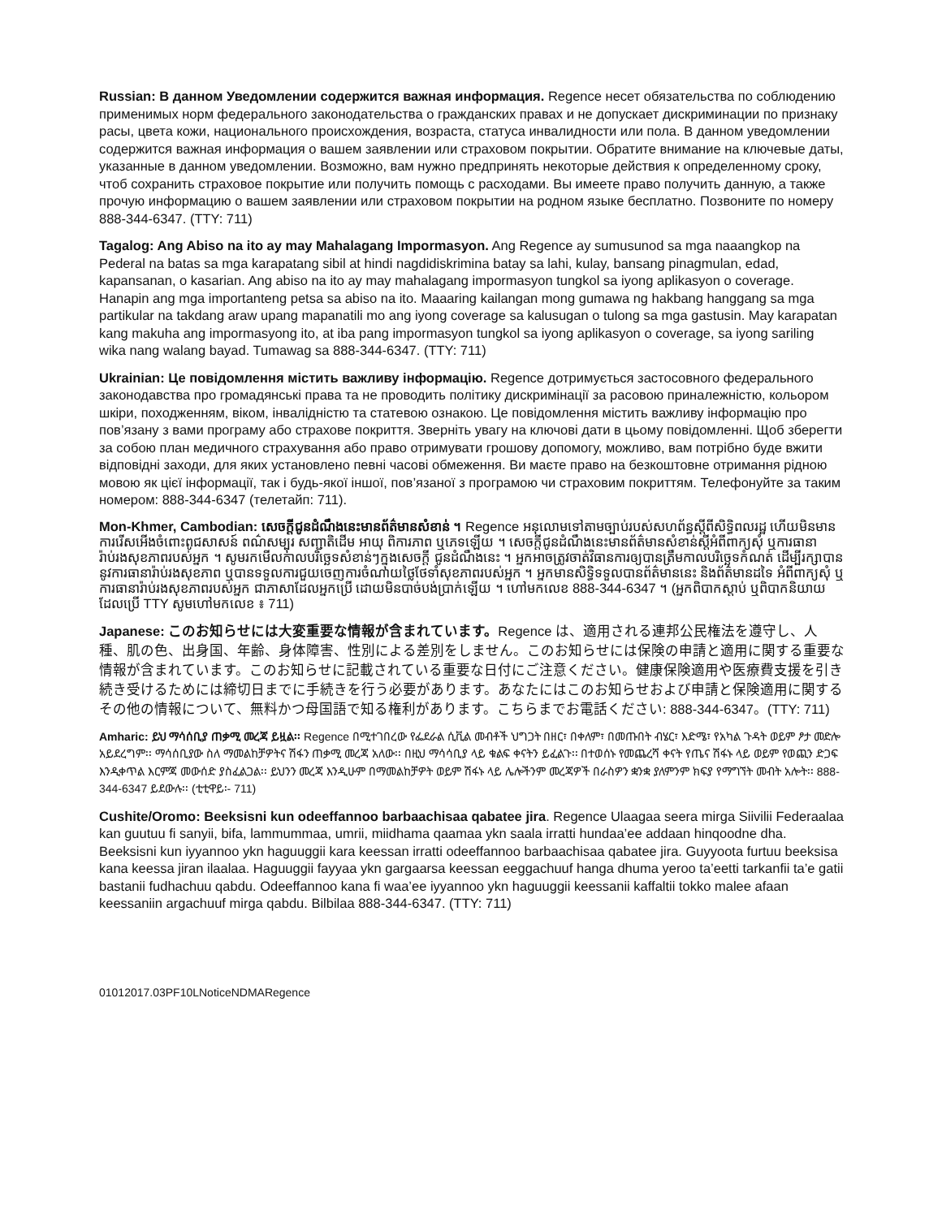Russian: В данном Уведомлении содержится важная информация. Regence несет обязательства по соблюдению применимых норм федерального законодательства о гражданских правах и не допускает дискриминации по признаку расы, цвета кожи, национального происхождения, возраста, статуса инвалидности или пола. В данном уведомлении содержится важная информация о вашем заявлении или страховом покрытии. Обратите внимание на ключевые даты, указанные в данном уведомлении. Возможно, вам нужно предпринять некоторые действия к определенному сроку, чтоб сохранить страховое покрытие или получить помощь с расходами. Вы имеете право получить данную, а также прочую информацию о вашем заявлении или страховом покрытии на родном языке бесплатно. Позвоните по номеру 888-344-6347. (TTY: 711)
Tagalog: Ang Abiso na ito ay may Mahalagang Impormasyon. Ang Regence ay sumusunod sa mga naaangkop na Pederal na batas sa mga karapatang sibil at hindi nagdidiskrimina batay sa lahi, kulay, bansang pinagmulan, edad, kapansanan, o kasarian. Ang abiso na ito ay may mahalagang impormasyon tungkol sa iyong aplikasyon o coverage. Hanapin ang mga importanteng petsa sa abiso na ito. Maaaring kailangan mong gumawa ng hakbang hanggang sa mga partikular na takdang araw upang mapanatili mo ang iyong coverage sa kalusugan o tulong sa mga gastusin. May karapatan kang makuha ang impormasyong ito, at iba pang impormasyon tungkol sa iyong aplikasyon o coverage, sa iyong sariling wika nang walang bayad. Tumawag sa 888-344-6347. (TTY: 711)
Ukrainian: Це повідомлення містить важливу інформацію. Regence дотримується застосовного федерального законодавства про громадянські права та не проводить політику дискримінації за расовою приналежністю, кольором шкіри, походженням, віком, інвалідністю та статевою ознакою. Це повідомлення містить важливу інформацію про пов’язану з вами програму або страхове покриття. Зверніть увагу на ключові дати в цьому повідомленні. Щоб зберегти за собою план медичного страхування або право отримувати грошову допомогу, можливо, вам потрібно буде вжити відповідні заходи, для яких установлено певні часові обмеження. Ви маєте право на безкоштовне отримання рідною мовою як цієї інформації, так і будь-якої іншої, пов’язаної з програмою чи страховим покриттям. Телефонуйте за таким номером: 888-344-6347 (телетайп: 711).
Mon-Khmer, Cambodian: សេចក្តីជូនដំណឹងនេះមានព័ត៌មានសំខាន់ ។ Regence អនុលោមទៅតាមច្បាប់របស់សហព័ន្ធស្តីពីសិទ្ធិពលរដ្ឋ ហើយមិនមានការរើសអើងចំពោះពូជសាសន៍ ពណ៌សម្បុរ សញ្ជាតិដើម អាយុ ពិការភាព ឬភេទឡើយ ។ សេចក្តីជូនដំណឹងនេះមានព័ត៌មានសំខាន់ស្តីអំពីពាក្យសុំ ឬការធានារ៉ាប់រងសុខភាពរបស់អ្នក ។ សូមរកមើលកាលបរិច្ឆេទសំខាន់ៗក្នុងសេចក្តី ជូនដំណឹងនេះ ។ អ្នកអាចត្រូវចាត់វិធានការឲ្យបានត្រឹមកាលបរិច្ឆេទកំណត់ ដើម្បីរក្សាបាននូវការធានារ៉ាប់រងសុខភាព ឬបានទទួលការជួយចេញការចំណាយថ្លៃថែទាំសុខភាពរបស់អ្នក ។ អ្នកមានសិទ្ធិទទួលបានព័ត៌មាននេះ និងព័ត៌មានដទៃ អំពីពាក្យសុំ ឬការធានារ៉ាប់រងសុខភាពរបស់អ្នក ជាភាសាដែលអ្នកប្រើ ដោយមិនបាច់បង់ប្រាក់ឡើយ ។ ហៅមកលេខ 888-344-6347 ។ (អ្នកពិបាកស្តាប់ ឬពិបាកនិយាយដែលប្រើ TTY សូមហៅមកលេខ ៖ 711)
Japanese: このお知らせには大変重要な情報が含まれています。Regence は、適用される連邦公民権法を遵守し、人種、肌の色、出身国、年齢、身体障害、性別による差別をしません。このお知らせには保険の申請と適用に関する重要な情報が含まれています。このお知らせに記載されている重要な日付にご注意ください。健康保険適用や医療費支援を引き続き受けるためには締切日までに手続きを行う必要があります。あなたにはこのお知らせおよび申請と保険適用に関するその他の情報について、無料かつ母国語で知る権利があります。こちらまでお電話ください: 888-344-6347。(TTY: 711)
Amharic: ይህ ማሳሰቢያ ጠቃሚ መረጃ ይዟል፡፡ Regence በሚተገበረው የፌደራል ሲቪል መብቶች ህግጋት በዘር፣ በቀለም፣ በመጡበት ብሄር፣ እድሜ፣ የአካል ጉዳት ወይም ፆታ መድሎ አይደረግም፡፡ ማሳሰቢያው ስለ ማመልከቻዎትና ሽፋን ጠቃሚ መረጃ አለው፡፡ በዚህ ማሳሳቢያ ላይ ቁልፍ ቀናትን ይፈልጉ፡፡ በተወሰኑ የመጨረሻ ቀናት የጤና ሽፋኑ ላይ ወይም የወጪን ድጋፍ እንዲቀጥል እርምጃ መውሰድ ያስፈልጋል፡፡ ይህንን መረጃ እንዲሁም በማመልከቻዎት ወይም ሽፋኑ ላይ ሌሎችንም መረጃዎች በራስዎን ቋንቋ ያለምንም ክፍያ የማግኘት መብት አሎት፡፡ 888-344-6347 ይደውሉ፡፡ (ቲቲዋይ፡- 711)
Cushite/Oromo: Beeksisni kun odeeffannoo barbaachisaa qabatee jira. Regence Ulaagaa seera mirga Siivilii Federaalaa kan guutuu fi sanyii, bifa, lammummaa, umrii, miidhama qaamaa ykn saala irratti hundaa’ee addaan hinqoodne dha. Beeksisni kun iyyannoo ykn haguuggii kara keessan irratti odeeffannoo barbaachisaa qabatee jira. Guyyoota furtuu beeksisa kana keessa jiran ilaalaa. Haguuggii fayyaa ykn gargaarsa keessan eeggachuuf hanga dhuma yeroo ta’eetti tarkanfii ta’e gatii bastanii fudhachuu qabdu. Odeeffannoo kana fi waa’ee iyyannoo ykn haguuggii keessanii kaffaltii tokko malee afaan keessaniin argachuuf mirga qabdu. Bilbilaa 888-344-6347. (TTY: 711)
01012017.03PF10LNoticeNDMARegence